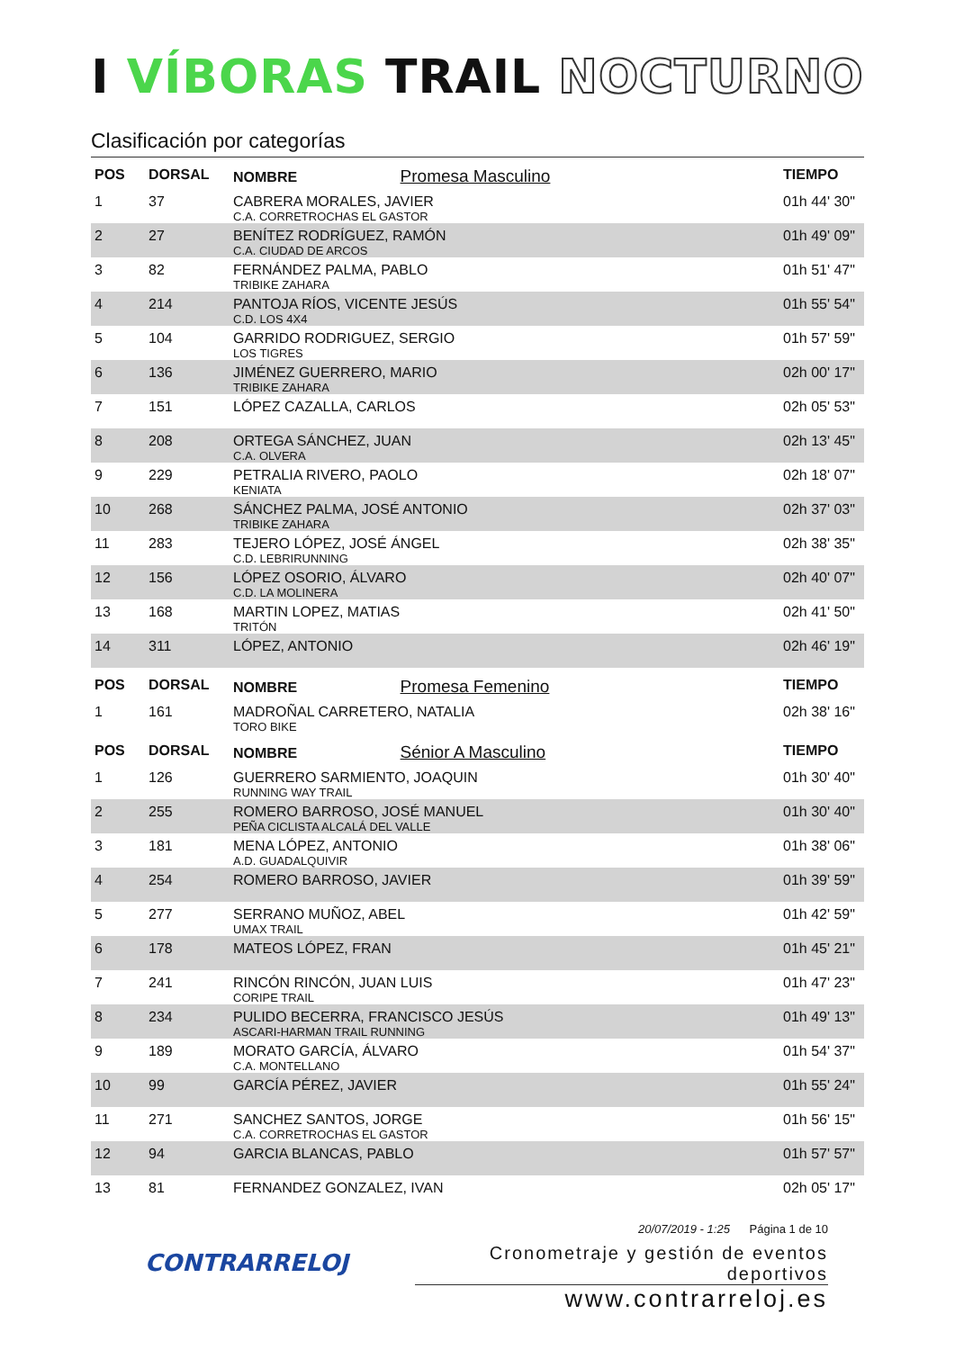I VÍBORAS TRAIL NOCTURNO
Clasificación por categorías
| POS | DORSAL | NOMBRE Promesa Masculino | TIEMPO |
| --- | --- | --- | --- |
| 1 | 37 | CABRERA MORALES, JAVIER C.A. CORRETROCHAS EL GASTOR | 01h 44' 30" |
| 2 | 27 | BENÍTEZ RODRÍGUEZ, RAMÓN C.A. CIUDAD DE ARCOS | 01h 49' 09" |
| 3 | 82 | FERNÁNDEZ PALMA, PABLO TRIBIKE ZAHARA | 01h 51' 47" |
| 4 | 214 | PANTOJA RÍOS, VICENTE JESÚS C.D. LOS 4X4 | 01h 55' 54" |
| 5 | 104 | GARRIDO RODRIGUEZ, SERGIO LOS TIGRES | 01h 57' 59" |
| 6 | 136 | JIMÉNEZ GUERRERO, MARIO TRIBIKE ZAHARA | 02h 00' 17" |
| 7 | 151 | LÓPEZ CAZALLA, CARLOS | 02h 05' 53" |
| 8 | 208 | ORTEGA SÁNCHEZ, JUAN C.A. OLVERA | 02h 13' 45" |
| 9 | 229 | PETRALIA RIVERO, PAOLO KENIATA | 02h 18' 07" |
| 10 | 268 | SÁNCHEZ PALMA, JOSÉ ANTONIO TRIBIKE ZAHARA | 02h 37' 03" |
| 11 | 283 | TEJERO LÓPEZ, JOSÉ ÁNGEL C.D. LEBRIRUNNING | 02h 38' 35" |
| 12 | 156 | LÓPEZ OSORIO, ÁLVARO C.D. LA MOLINERA | 02h 40' 07" |
| 13 | 168 | MARTIN LOPEZ, MATIAS TRITÓN | 02h 41' 50" |
| 14 | 311 | LÓPEZ, ANTONIO | 02h 46' 19" |
| POS | DORSAL | NOMBRE Promesa Femenino | TIEMPO |
| 1 | 161 | MADROÑAL CARRETERO, NATALIA TORO BIKE | 02h 38' 16" |
| POS | DORSAL | NOMBRE Sénior A Masculino | TIEMPO |
| 1 | 126 | GUERRERO SARMIENTO, JOAQUIN RUNNING WAY TRAIL | 01h 30' 40" |
| 2 | 255 | ROMERO BARROSO, JOSÉ MANUEL PEÑA CICLISTA ALCALÁ DEL VALLE | 01h 30' 40" |
| 3 | 181 | MENA LÓPEZ, ANTONIO A.D. GUADALQUIVIR | 01h 38' 06" |
| 4 | 254 | ROMERO BARROSO, JAVIER | 01h 39' 59" |
| 5 | 277 | SERRANO MUÑOZ, ABEL UMAX TRAIL | 01h 42' 59" |
| 6 | 178 | MATEOS LÓPEZ, FRAN | 01h 45' 21" |
| 7 | 241 | RINCÓN RINCÓN, JUAN LUIS CORIPE TRAIL | 01h 47' 23" |
| 8 | 234 | PULIDO BECERRA, FRANCISCO JESÚS ASCARI-HARMAN TRAIL RUNNING | 01h 49' 13" |
| 9 | 189 | MORATO GARCÍA, ÁLVARO C.A. MONTELLANO | 01h 54' 37" |
| 10 | 99 | GARCÍA PÉREZ, JAVIER | 01h 55' 24" |
| 11 | 271 | SANCHEZ SANTOS, JORGE C.A. CORRETROCHAS EL GASTOR | 01h 56' 15" |
| 12 | 94 | GARCIA BLANCAS, PABLO | 01h 57' 57" |
| 13 | 81 | FERNANDEZ GONZALEZ, IVAN | 02h 05' 17" |
CONTRARRELOJ
20/07/2019 - 1:25 Página 1 de 10
Cronometraje y gestión de eventos deportivos
www.contrarreloj.es